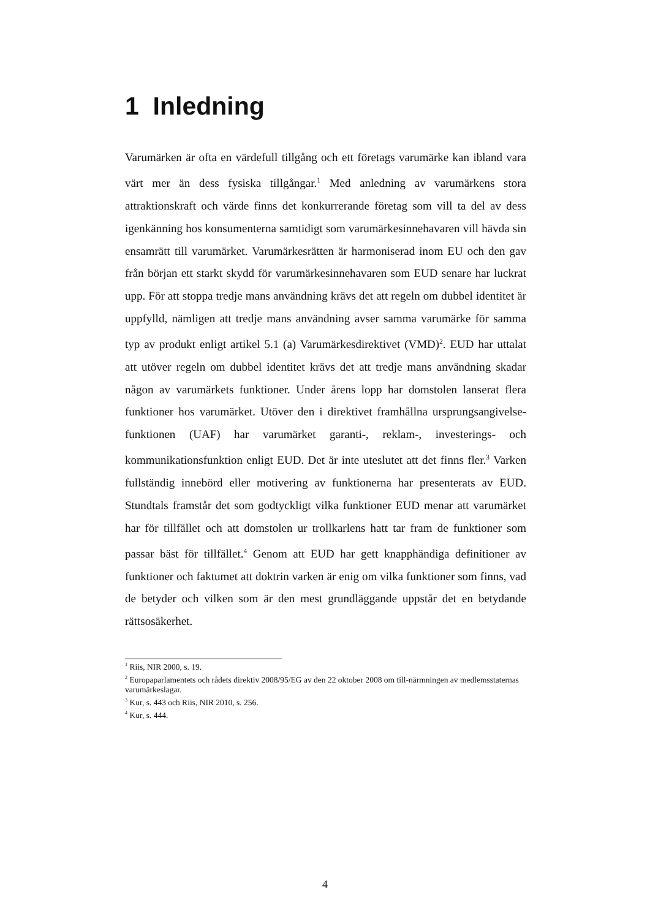1 Inledning
Varumärken är ofta en värdefull tillgång och ett företags varumärke kan ibland vara värt mer än dess fysiska tillgångar.<sup>1</sup> Med anledning av varumärkens stora attraktionskraft och värde finns det konkurrerande företag som vill ta del av dess igenkänning hos konsumenterna samtidigt som varumärkesinnehavaren vill hävda sin ensamrätt till varumärket. Varumärkesrätten är harmoniserad inom EU och den gav från början ett starkt skydd för varumärkesinnehavaren som EUD senare har luckrat upp. För att stoppa tredje mans användning krävs det att regeln om dubbel identitet är uppfylld, nämligen att tredje mans användning avser samma varumärke för samma typ av produkt enligt artikel 5.1 (a) Varumärkesdirektivet (VMD)<sup>2</sup>. EUD har uttalat att utöver regeln om dubbel identitet krävs det att tredje mans användning skadar någon av varumärkets funktioner. Under årens lopp har domstolen lanserat flera funktioner hos varumärket. Utöver den i direktivet framhållna ursprungsangivelse-funktionen (UAF) har varumärket garanti-, reklam-, investerings- och kommunikationsfunktion enligt EUD. Det är inte uteslutet att det finns fler.<sup>3</sup> Varken fullständig innebörd eller motivering av funktionerna har presenterats av EUD. Stundtals framstår det som godtyckligt vilka funktioner EUD menar att varumärket har för tillfället och att domstolen ur trollkarlens hatt tar fram de funktioner som passar bäst för tillfället.<sup>4</sup> Genom att EUD har gett knapphändiga definitioner av funktioner och faktumet att doktrin varken är enig om vilka funktioner som finns, vad de betyder och vilken som är den mest grundläggande uppstår det en betydande rättsosäkerhet.
<sup>1</sup> Riis, NIR 2000, s. 19.
<sup>2</sup> Europaparlamentets och rådets direktiv 2008/95/EG av den 22 oktober 2008 om till-närmningen av medlemsstaternas varumärkeslagar.
<sup>3</sup> Kur, s. 443 och Riis, NIR 2010, s. 256.
<sup>4</sup> Kur, s. 444.
4